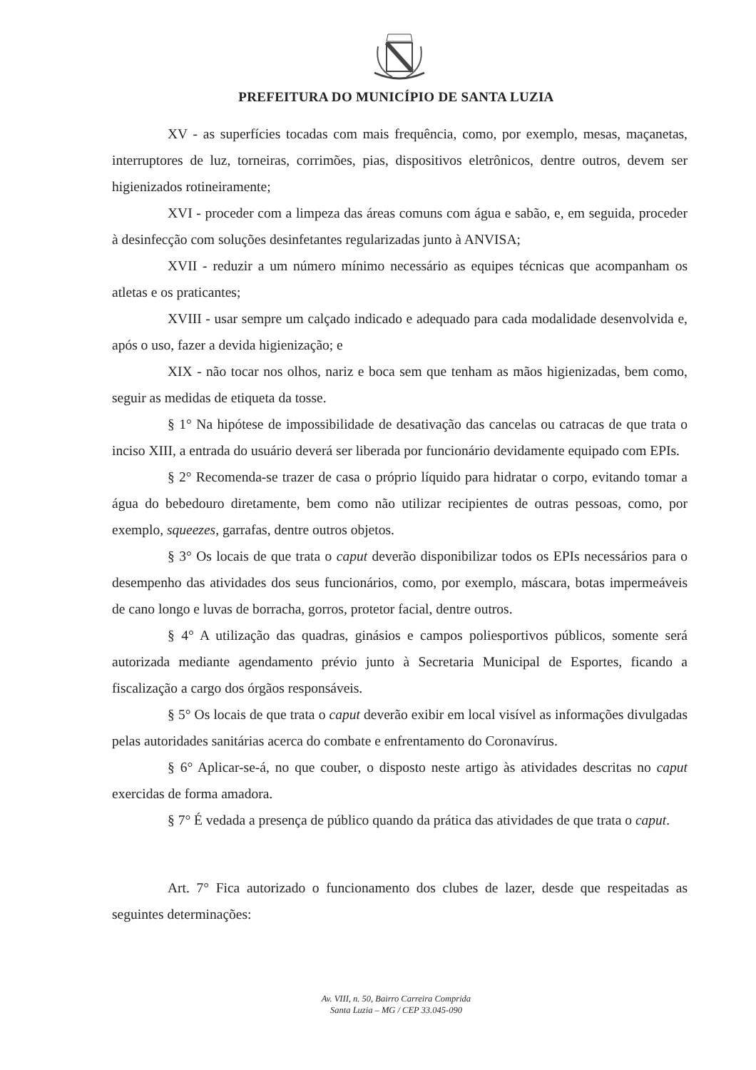PREFEITURA DO MUNICÍPIO DE SANTA LUZIA
XV - as superfícies tocadas com mais frequência, como, por exemplo, mesas, maçanetas, interruptores de luz, torneiras, corrimões, pias, dispositivos eletrônicos, dentre outros, devem ser higienizados rotineiramente;
XVI - proceder com a limpeza das áreas comuns com água e sabão, e, em seguida, proceder à desinfecção com soluções desinfetantes regularizadas junto à ANVISA;
XVII - reduzir a um número mínimo necessário as equipes técnicas que acompanham os atletas e os praticantes;
XVIII - usar sempre um calçado indicado e adequado para cada modalidade desenvolvida e, após o uso, fazer a devida higienização; e
XIX - não tocar nos olhos, nariz e boca sem que tenham as mãos higienizadas, bem como, seguir as medidas de etiqueta da tosse.
§ 1° Na hipótese de impossibilidade de desativação das cancelas ou catracas de que trata o inciso XIII, a entrada do usuário deverá ser liberada por funcionário devidamente equipado com EPIs.
§ 2° Recomenda-se trazer de casa o próprio líquido para hidratar o corpo, evitando tomar a água do bebedouro diretamente, bem como não utilizar recipientes de outras pessoas, como, por exemplo, squeezes, garrafas, dentre outros objetos.
§ 3° Os locais de que trata o caput deverão disponibilizar todos os EPIs necessários para o desempenho das atividades dos seus funcionários, como, por exemplo, máscara, botas impermeáveis de cano longo e luvas de borracha, gorros, protetor facial, dentre outros.
§ 4° A utilização das quadras, ginásios e campos poliesportivos públicos, somente será autorizada mediante agendamento prévio junto à Secretaria Municipal de Esportes, ficando a fiscalização a cargo dos órgãos responsáveis.
§ 5° Os locais de que trata o caput deverão exibir em local visível as informações divulgadas pelas autoridades sanitárias acerca do combate e enfrentamento do Coronavírus.
§ 6° Aplicar-se-á, no que couber, o disposto neste artigo às atividades descritas no caput exercidas de forma amadora.
§ 7° É vedada a presença de público quando da prática das atividades de que trata o caput.
Art. 7° Fica autorizado o funcionamento dos clubes de lazer, desde que respeitadas as seguintes determinações:
Av. VIII, n. 50, Bairro Carreira Comprida
Santa Luzia – MG / CEP 33.045-090